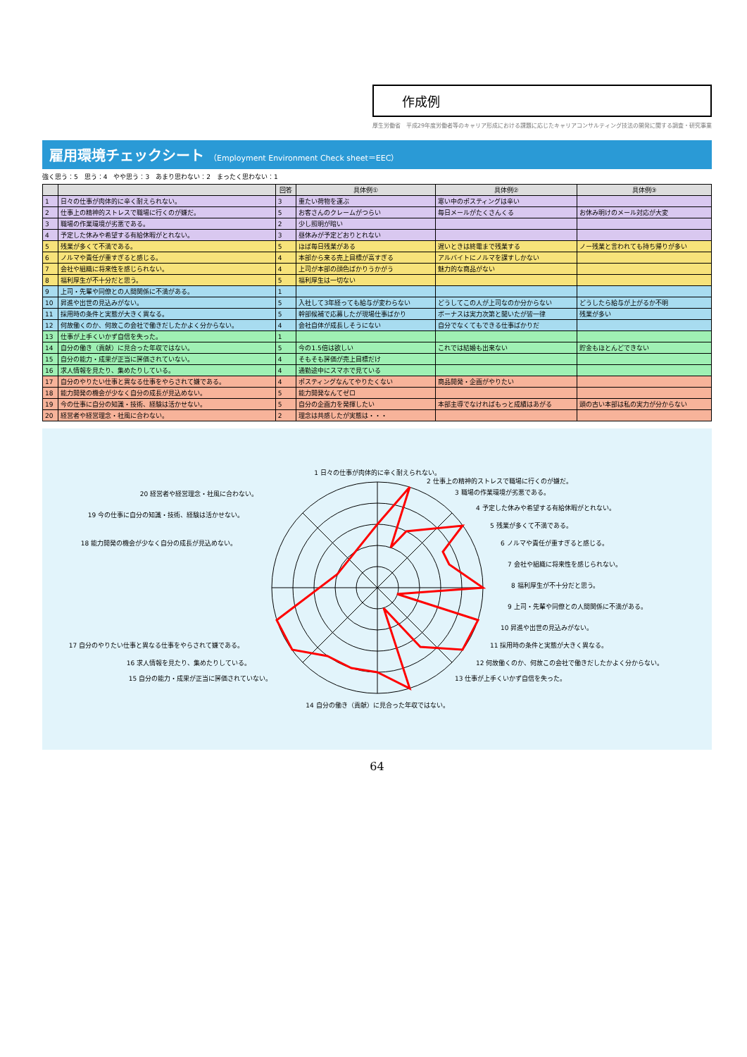作成例
厚生労働省　平成29年度労働者等のキャリア形成における課題に応じたキャリアコンサルティング技法の開発に関する調査・研究事業
雇用環境チェックシート （Employment Environment Check sheet＝EEC）
強く思う：5　思う：4　やや思う：3　あまり思わない：2　まったく思わない：1
| | | 回答 | 具体例① | 具体例② | 具体例③ |
| --- | --- | --- | --- | --- | --- |
| 1 | 日々の仕事が肉体的に辛く耐えられない。 | 3 | 重たい荷物を運ぶ | 寒い中のポスティングは辛い | |
| 2 | 仕事上の精神的ストレスで職場に行くのが嫌だ。 | 5 | お客さんのクレームがつらい | 毎日メールがたくさんくる | お休み明けのメール対応が大変 |
| 3 | 職場の作業環境が劣悪である。 | 2 | 少し照明が暗い | | |
| 4 | 予定した休みや希望する有給休暇がとれない。 | 3 | 昼休みが予定どおりとれない | | |
| 5 | 残業が多くて不満である。 | 5 | ほぼ毎日残業がある | 遅いときは終電まで残業する | ノー残業と言われても持ち帰りが多い |
| 6 | ノルマや責任が重すぎると感じる。 | 4 | 本部から来る売上目標が高すぎる | アルバイトにノルマを課すしかない | |
| 7 | 会社や組織に将来性を感じられない。 | 4 | 上司が本部の顔色ばかりうかがう | 魅力的な商品がない | |
| 8 | 福利厚生が不十分だと思う。 | 5 | 福利厚生は一切ない | | |
| 9 | 上司・先輩や同僚との人間関係に不満がある。 | 1 | | | |
| 10 | 昇進や出世の見込みがない。 | 5 | 入社して3年経っても給与が変わらない | どうしてこの人が上司なのか分からない | どうしたら給与が上がるか不明 |
| 11 | 採用時の条件と実態が大きく異なる。 | 5 | 幹部候補で応募したが現場仕事ばかり | ボーナスは実力次第と聞いたが皆一律 | 残業が多い |
| 12 | 何故働くのか、何故この会社で働きだしたかよく分からない。 | 4 | 会社自体が成長しそうにない | 自分でなくてもできる仕事ばかりだ | |
| 13 | 仕事が上手くいかず自信を失った。 | 1 | | | |
| 14 | 自分の働き（貢献）に見合った年収ではない。 | 5 | 今の1.5倍は欲しい | これでは結婚も出来ない | 貯金もほとんどできない |
| 15 | 自分の能力・成果が正当に評価されていない。 | 4 | そもそも評価が売上目標だけ | | |
| 16 | 求人情報を見たり、集めたりしている。 | 4 | 通勤途中にスマホで見ている | | |
| 17 | 自分のやりたい仕事と異なる仕事をやらされて嫌である。 | 4 | ポスティングなんてやりたくない | 商品開発・企画がやりたい | |
| 18 | 能力開発の機会が少なく自分の成長が見込めない。 | 5 | 能力開発なんてゼロ | | |
| 19 | 今の仕事に自分の知識・技術、経験は活かせない。 | 5 | 自分の企画力を発揮したい | 本部主導でなければもっと成績はあがる | 頭の古い本部は私の実力が分からない |
| 20 | 経営者や経営理念・社風に合わない。 | 2 | 理念は共感したが実態は・・・ | | |
1 日々の仕事が肉体的に辛く耐えられない。
2 仕事上の精神的ストレスで職場に行くのが嫌だ。
3 職場の作業環境が劣悪である。
4 予定した休みや希望する有給休暇がとれない。
5 残業が多くて不満である。
6 ノルマや責任が重すぎると感じる。
7 会社や組織に将来性を感じられない。
8 福利厚生が不十分だと思う。
9 上司・先輩や同僚との人間関係に不満がある。
10 昇進や出世の見込みがない。
11 採用時の条件と実態が大きく異なる。
12 何故働くのか、何故この会社で働きだしたかよく分からない。
13 仕事が上手くいかず自信を失った。
14 自分の働き（貢献）に見合った年収ではない。
15 自分の能力・成果が正当に評価されていない。
16 求人情報を見たり、集めたりしている。
17 自分のやりたい仕事と異なる仕事をやらされて嫌である。
18 能力開発の機会が少なく自分の成長が見込めない。
19 今の仕事に自分の知識・技術、経験は活かせない。
20 経営者や経営理念・社風に合わない。
64